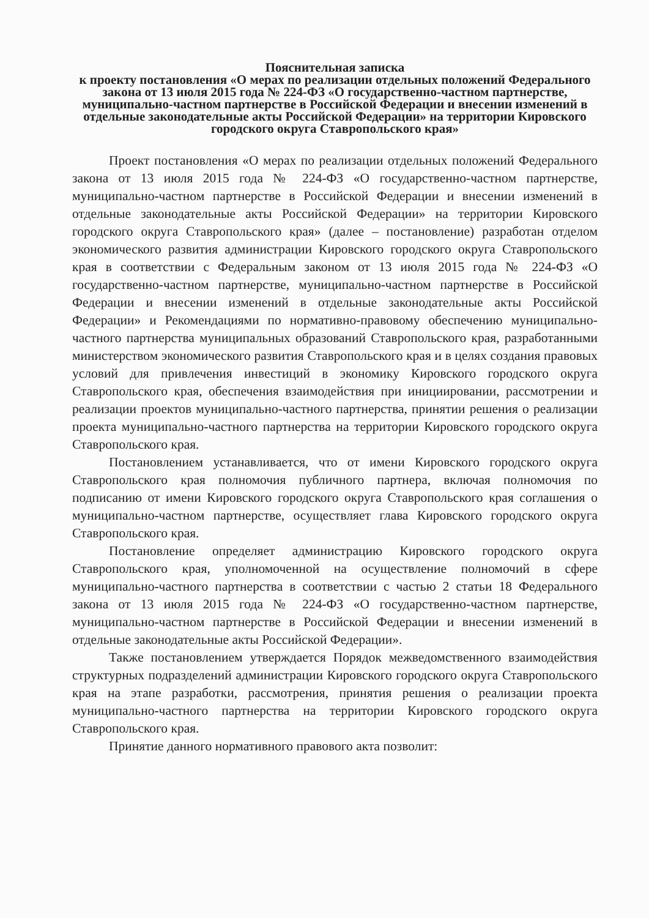Пояснительная записка
к проекту постановления «О мерах по реализации отдельных положений Федерального закона от 13 июля 2015 года № 224-ФЗ «О государственно-частном партнерстве, муниципально-частном партнерстве в Российской Федерации и внесении изменений в отдельные законодательные акты Российской Федерации» на территории Кировского городского округа Ставропольского края»
Проект постановления «О мерах по реализации отдельных положений Федерального закона от 13 июля 2015 года № 224-ФЗ «О государственно-частном партнерстве, муниципально-частном партнерстве в Российской Федерации и внесении изменений в отдельные законодательные акты Российской Федерации» на территории Кировского городского округа Ставропольского края» (далее – постановление) разработан отделом экономического развития администрации Кировского городского округа Ставропольского края в соответствии с Федеральным законом от 13 июля 2015 года № 224-ФЗ «О государственно-частном партнерстве, муниципально-частном партнерстве в Российской Федерации и внесении изменений в отдельные законодательные акты Российской Федерации» и Рекомендациями по нормативно-правовому обеспечению муниципально-частного партнерства муниципальных образований Ставропольского края, разработанными министерством экономического развития Ставропольского края и в целях создания правовых условий для привлечения инвестиций в экономику Кировского городского округа Ставропольского края, обеспечения взаимодействия при инициировании, рассмотрении и реализации проектов муниципально-частного партнерства, принятии решения о реализации проекта муниципально-частного партнерства на территории Кировского городского округа Ставропольского края.
Постановлением устанавливается, что от имени Кировского городского округа Ставропольского края полномочия публичного партнера, включая полномочия по подписанию от имени Кировского городского округа Ставропольского края соглашения о муниципально-частном партнерстве, осуществляет глава Кировского городского округа Ставропольского края.
Постановление определяет администрацию Кировского городского округа Ставропольского края, уполномоченной на осуществление полномочий в сфере муниципально-частного партнерства в соответствии с частью 2 статьи 18 Федерального закона от 13 июля 2015 года № 224-ФЗ «О государственно-частном партнерстве, муниципально-частном партнерстве в Российской Федерации и внесении изменений в отдельные законодательные акты Российской Федерации».
Также постановлением утверждается Порядок межведомственного взаимодействия структурных подразделений администрации Кировского городского округа Ставропольского края на этапе разработки, рассмотрения, принятия решения о реализации проекта муниципально-частного партнерства на территории Кировского городского округа Ставропольского края.
Принятие данного нормативного правового акта позволит: